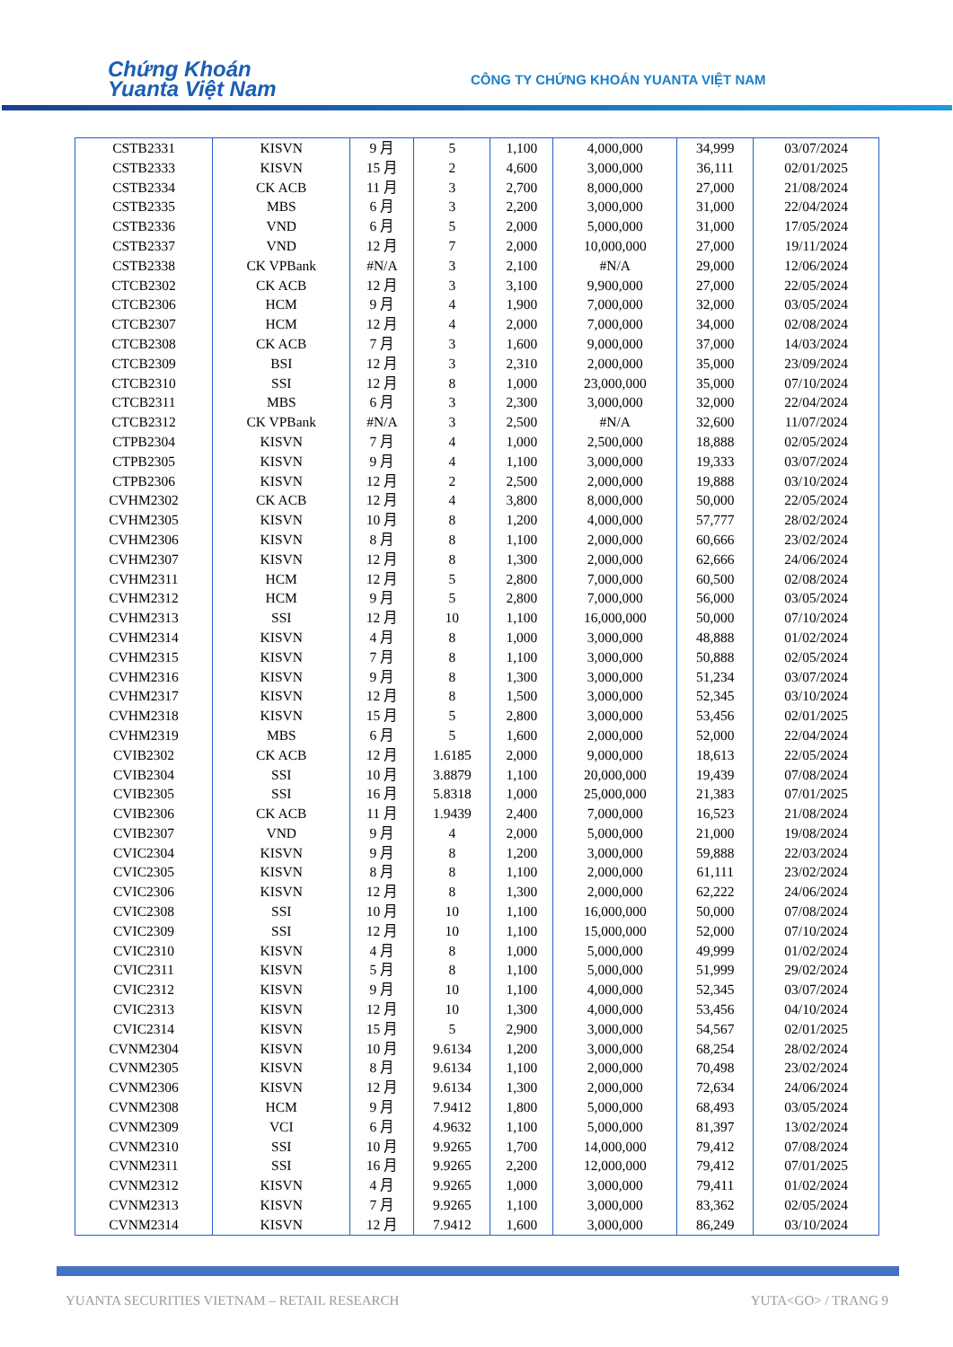Chứng Khoán
Yuanta Việt Nam
CÔNG TY CHỨNG KHOÁN YUANTA VIỆT NAM
| CSTB2331 | KISVN | 9 月 | 5 | 1,100 | 4,000,000 | 34,999 | 03/07/2024 |
| CSTB2333 | KISVN | 15 月 | 2 | 4,600 | 3,000,000 | 36,111 | 02/01/2025 |
| CSTB2334 | CK ACB | 11 月 | 3 | 2,700 | 8,000,000 | 27,000 | 21/08/2024 |
| CSTB2335 | MBS | 6 月 | 3 | 2,200 | 3,000,000 | 31,000 | 22/04/2024 |
| CSTB2336 | VND | 6 月 | 5 | 2,000 | 5,000,000 | 31,000 | 17/05/2024 |
| CSTB2337 | VND | 12 月 | 7 | 2,000 | 10,000,000 | 27,000 | 19/11/2024 |
| CSTB2338 | CK VPBank | #N/A | 3 | 2,100 | #N/A | 29,000 | 12/06/2024 |
| CTCB2302 | CK ACB | 12 月 | 3 | 3,100 | 9,900,000 | 27,000 | 22/05/2024 |
| CTCB2306 | HCM | 9 月 | 4 | 1,900 | 7,000,000 | 32,000 | 03/05/2024 |
| CTCB2307 | HCM | 12 月 | 4 | 2,000 | 7,000,000 | 34,000 | 02/08/2024 |
| CTCB2308 | CK ACB | 7 月 | 3 | 1,600 | 9,000,000 | 37,000 | 14/03/2024 |
| CTCB2309 | BSI | 12 月 | 3 | 2,310 | 2,000,000 | 35,000 | 23/09/2024 |
| CTCB2310 | SSI | 12 月 | 8 | 1,000 | 23,000,000 | 35,000 | 07/10/2024 |
| CTCB2311 | MBS | 6 月 | 3 | 2,300 | 3,000,000 | 32,000 | 22/04/2024 |
| CTCB2312 | CK VPBank | #N/A | 3 | 2,500 | #N/A | 32,600 | 11/07/2024 |
| CTPB2304 | KISVN | 7 月 | 4 | 1,000 | 2,500,000 | 18,888 | 02/05/2024 |
| CTPB2305 | KISVN | 9 月 | 4 | 1,100 | 3,000,000 | 19,333 | 03/07/2024 |
| CTPB2306 | KISVN | 12 月 | 2 | 2,500 | 2,000,000 | 19,888 | 03/10/2024 |
| CVHM2302 | CK ACB | 12 月 | 4 | 3,800 | 8,000,000 | 50,000 | 22/05/2024 |
| CVHM2305 | KISVN | 10 月 | 8 | 1,200 | 4,000,000 | 57,777 | 28/02/2024 |
| CVHM2306 | KISVN | 8 月 | 8 | 1,100 | 2,000,000 | 60,666 | 23/02/2024 |
| CVHM2307 | KISVN | 12 月 | 8 | 1,300 | 2,000,000 | 62,666 | 24/06/2024 |
| CVHM2311 | HCM | 12 月 | 5 | 2,800 | 7,000,000 | 60,500 | 02/08/2024 |
| CVHM2312 | HCM | 9 月 | 5 | 2,800 | 7,000,000 | 56,000 | 03/05/2024 |
| CVHM2313 | SSI | 12 月 | 10 | 1,100 | 16,000,000 | 50,000 | 07/10/2024 |
| CVHM2314 | KISVN | 4 月 | 8 | 1,000 | 3,000,000 | 48,888 | 01/02/2024 |
| CVHM2315 | KISVN | 7 月 | 8 | 1,100 | 3,000,000 | 50,888 | 02/05/2024 |
| CVHM2316 | KISVN | 9 月 | 8 | 1,300 | 3,000,000 | 51,234 | 03/07/2024 |
| CVHM2317 | KISVN | 12 月 | 8 | 1,500 | 3,000,000 | 52,345 | 03/10/2024 |
| CVHM2318 | KISVN | 15 月 | 5 | 2,800 | 3,000,000 | 53,456 | 02/01/2025 |
| CVHM2319 | MBS | 6 月 | 5 | 1,600 | 2,000,000 | 52,000 | 22/04/2024 |
| CVIB2302 | CK ACB | 12 月 | 1.6185 | 2,000 | 9,000,000 | 18,613 | 22/05/2024 |
| CVIB2304 | SSI | 10 月 | 3.8879 | 1,100 | 20,000,000 | 19,439 | 07/08/2024 |
| CVIB2305 | SSI | 16 月 | 5.8318 | 1,000 | 25,000,000 | 21,383 | 07/01/2025 |
| CVIB2306 | CK ACB | 11 月 | 1.9439 | 2,400 | 7,000,000 | 16,523 | 21/08/2024 |
| CVIB2307 | VND | 9 月 | 4 | 2,000 | 5,000,000 | 21,000 | 19/08/2024 |
| CVIC2304 | KISVN | 9 月 | 8 | 1,200 | 3,000,000 | 59,888 | 22/03/2024 |
| CVIC2305 | KISVN | 8 月 | 8 | 1,100 | 2,000,000 | 61,111 | 23/02/2024 |
| CVIC2306 | KISVN | 12 月 | 8 | 1,300 | 2,000,000 | 62,222 | 24/06/2024 |
| CVIC2308 | SSI | 10 月 | 10 | 1,100 | 16,000,000 | 50,000 | 07/08/2024 |
| CVIC2309 | SSI | 12 月 | 10 | 1,100 | 15,000,000 | 52,000 | 07/10/2024 |
| CVIC2310 | KISVN | 4 月 | 8 | 1,000 | 5,000,000 | 49,999 | 01/02/2024 |
| CVIC2311 | KISVN | 5 月 | 8 | 1,100 | 5,000,000 | 51,999 | 29/02/2024 |
| CVIC2312 | KISVN | 9 月 | 10 | 1,100 | 4,000,000 | 52,345 | 03/07/2024 |
| CVIC2313 | KISVN | 12 月 | 10 | 1,300 | 4,000,000 | 53,456 | 04/10/2024 |
| CVIC2314 | KISVN | 15 月 | 5 | 2,900 | 3,000,000 | 54,567 | 02/01/2025 |
| CVNM2304 | KISVN | 10 月 | 9.6134 | 1,200 | 3,000,000 | 68,254 | 28/02/2024 |
| CVNM2305 | KISVN | 8 月 | 9.6134 | 1,100 | 2,000,000 | 70,498 | 23/02/2024 |
| CVNM2306 | KISVN | 12 月 | 9.6134 | 1,300 | 2,000,000 | 72,634 | 24/06/2024 |
| CVNM2308 | HCM | 9 月 | 7.9412 | 1,800 | 5,000,000 | 68,493 | 03/05/2024 |
| CVNM2309 | VCI | 6 月 | 4.9632 | 1,100 | 5,000,000 | 81,397 | 13/02/2024 |
| CVNM2310 | SSI | 10 月 | 9.9265 | 1,700 | 14,000,000 | 79,412 | 07/08/2024 |
| CVNM2311 | SSI | 16 月 | 9.9265 | 2,200 | 12,000,000 | 79,412 | 07/01/2025 |
| CVNM2312 | KISVN | 4 月 | 9.9265 | 1,000 | 3,000,000 | 79,411 | 01/02/2024 |
| CVNM2313 | KISVN | 7 月 | 9.9265 | 1,100 | 3,000,000 | 83,362 | 02/05/2024 |
| CVNM2314 | KISVN | 12 月 | 7.9412 | 1,600 | 3,000,000 | 86,249 | 03/10/2024 |
YUANTA SECURITIES VIETNAM – RETAIL RESEARCH
YUTA<GO> / TRANG 9